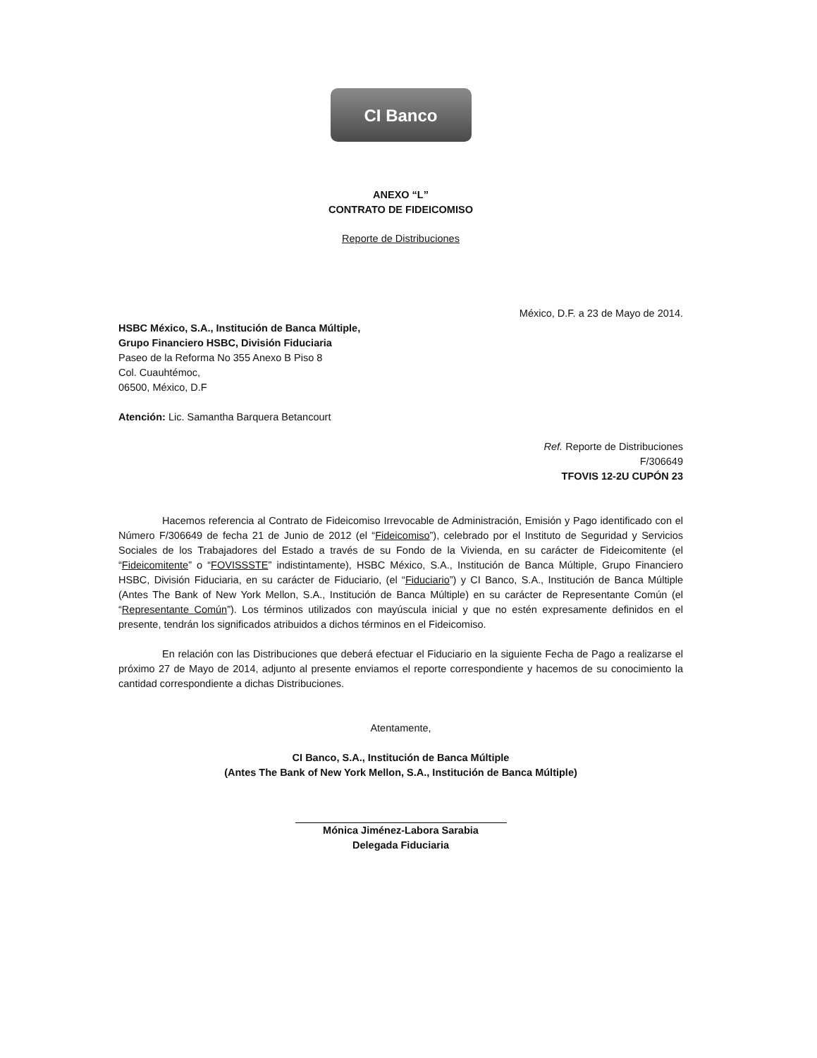CI Banco
ANEXO “L”
CONTRATO DE FIDEICOMISO
Reporte de Distribuciones
México, D.F. a 23 de Mayo de 2014.
HSBC México, S.A., Institución de Banca Múltiple,
Grupo Financiero HSBC, División Fiduciaria
Paseo de la Reforma No 355 Anexo B Piso 8
Col. Cuauhtémoc,
06500, México, D.F
Atención: Lic. Samantha Barquera Betancourt
Ref. Reporte de Distribuciones
F/306649
TFOVIS 12-2U CUPÓN 23
Hacemos referencia al Contrato de Fideicomiso Irrevocable de Administración, Emisión y Pago identificado con el Número F/306649 de fecha 21 de Junio de 2012 (el “Fideicomiso”), celebrado por el Instituto de Seguridad y Servicios Sociales de los Trabajadores del Estado a través de su Fondo de la Vivienda, en su carácter de Fideicomitente (el “Fideicomitente” o “FOVISSSTE” indistintamente), HSBC México, S.A., Institución de Banca Múltiple, Grupo Financiero HSBC, División Fiduciaria, en su carácter de Fiduciario, (el “Fiduciario”) y CI Banco, S.A., Institución de Banca Múltiple (Antes The Bank of New York Mellon, S.A., Institución de Banca Múltiple) en su carácter de Representante Común (el “Representante Común”). Los términos utilizados con mayúscula inicial y que no estén expresamente definidos en el presente, tendrán los significados atribuidos a dichos términos en el Fideicomiso.
En relación con las Distribuciones que deberá efectuar el Fiduciario en la siguiente Fecha de Pago a realizarse el próximo 27 de Mayo de 2014, adjunto al presente enviamos el reporte correspondiente y hacemos de su conocimiento la cantidad correspondiente a dichas Distribuciones.
Atentamente,
CI Banco, S.A., Institución de Banca Múltiple
(Antes The Bank of New York Mellon, S.A., Institución de Banca Múltiple)
Mónica Jiménez-Labora Sarabia
Delegada Fiduciaria